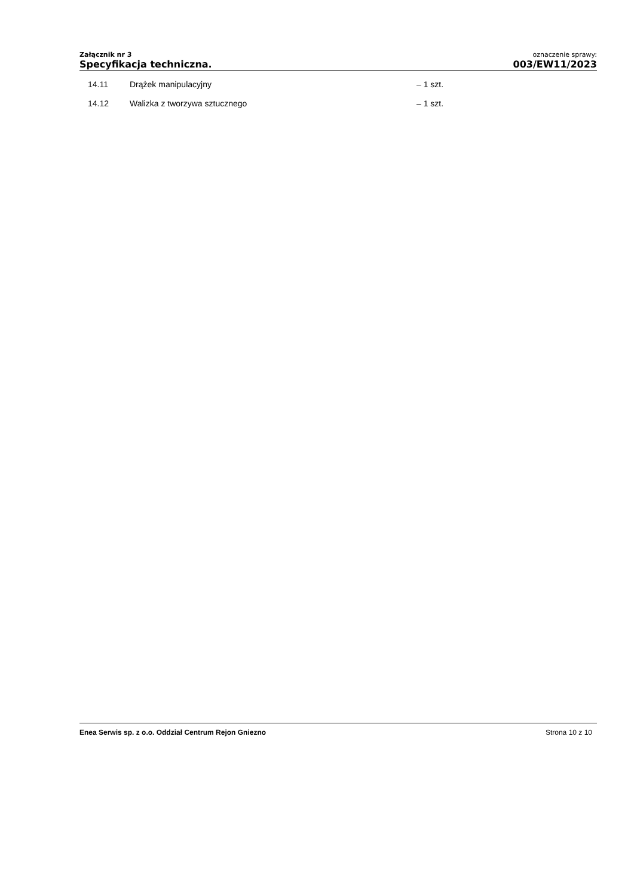Załącznik nr 3
Specyfikacja techniczna.
oznaczenie sprawy:
003/EW11/2023
14.11 Drążek manipulacyjny – 1 szt.
14.12 Walizka z tworzywa sztucznego – 1 szt.
Enea Serwis sp. z o.o. Oddział Centrum Rejon Gniezno Strona 10 z 10